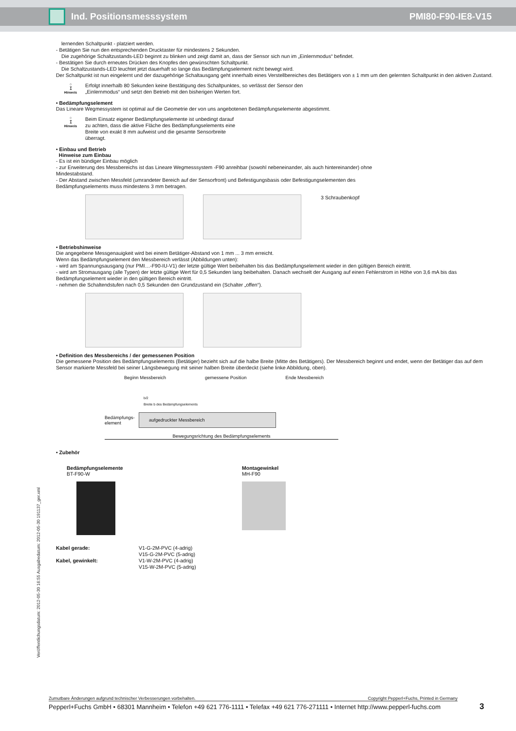Ind. Positionsmesssystem PMI80-F90-IE8-V15
lernenden Schaltpunkt - platziert werden.
- Betätigen Sie nun den entsprechenden Drucktaster für mindestens 2 Sekunden.
Die zugehörige Schaltzustands-LED beginnt zu blinken und zeigt damit an, dass der Sensor sich nun im „Einlernmodus“ befindet.
- Bestätigen Sie durch erneutes Drücken des Knopfes den gewünschten Schaltpunkt.
Die Schaltzustands-LED leuchtet jetzt dauerhaft so lange das Bedämpfungselement nicht bewegt wird.
Der Schaltpunkt ist nun eingelernt und der dazugehörige Schaltausgang geht innerhalb eines Verstellbereiches des Betätigers von ± 1 mm um den gelernten Schaltpunkt in den aktiven Zustand.
○
Ｉ
Hinweis
Erfolgt innerhalb 80 Sekunden keine Bestätigung des Schaltpunktes, so verlässt der Sensor den „Einlernmodus“ und setzt den Betrieb mit den bisherigen Werten fort.
• Bedämpfungselement
Das Lineare Wegmessystem ist optimal auf die Geometrie der von uns angebotenen Bedämpfungselemente abgestimmt.
○
Ｉ
Hinweis
Beim Einsatz eigener Bedämpfungselemente ist unbedingt darauf zu achten, dass die aktive Fläche des Bedämpfungselements eine Breite von exakt 8 mm aufweist und die gesamte Sensorbreite überragt.
• Einbau und Betrieb
Hinweise zum Einbau
- Es ist ein bündiger Einbau möglich
- zur Erweiterung des Messbereichs ist das Lineare Wegmesssystem -F90 anreihbar (sowohl nebeneinander, als auch hintereinander) ohne Mindestabstand.
- Der Abstand zwischen Messfeld (umrandeter Bereich auf der Sensorfront) und Befestigungsbasis oder Befestigungselementen des Bedämpfungselements muss mindestens 3 mm betragen.
3 Schraubenkopf
• Betriebshinweise
Die angegebene Messgenauigkeit wird bei einem Betätiger-Abstand von 1 mm ... 3 mm erreicht.
Wenn das Bedämpfungselement den Messbereich verlässt (Abbildungen unten):
- wird am Spannungsausgang (nur PMI…-F90-IU-V1) der letzte gültige Wert beibehalten bis das Bedämpfungselement wieder in den gültigen Bereich eintritt.
- wird am Stromausgang (alle Typen) der letzte gültige Wert für 0,5 Sekunden lang beibehalten. Danach wechselt der Ausgang auf einen Fehlerstrom in Höhe von 3,6 mA bis das Bedämpfungselement wieder in den gültigen Bereich eintritt.
- nehmen die Schaltendstufen nach 0,5 Sekunden den Grundzustand ein (Schalter „offen“).
• Definition des Messbereichs / der gemessenen Position
Die gemessene Position des Bedämpfungselements (Betätiger) bezieht sich auf die halbe Breite (Mitte des Betätigers). Der Messbereich beginnt und endet, wenn der Betätiger das auf dem Sensor markierte Messfeld bei seiner Längsbewegung mit seiner halben Breite überdeckt (siehe linke Abbildung, oben).
Beginn Messbereich gemessene Position Ende Messbereich
b/2
Breite b des Bedämpfungselements
Bedämpfungs-
element
aufgedruckter Messbereich
Bewegungsrichtung des Bedämpfungselements
• Zubehör
Bedämpfungselemente
BT-F90-W
Montagewinkel
MH-F90
Kabel gerade: V1-G-2M-PVC (4-adrig)
V15-G-2M-PVC (5-adrig) Kabel, gewinkelt: V1-W-2M-PVC (4-adrig)
V15-W-2M-PVC (5-adrig)
Veröffentlichungsdatum: 2012-05-30 16:55 Ausgabedatum: 2012-05-30 191137_ger.xml
Zumutbare Änderungen aufgrund technischer Verbesserungen vorbehalten. Copyright Pepperl+Fuchs, Printed in Germany
Pepperl+Fuchs GmbH • 68301 Mannheim • Telefon +49 621 776-1111 • Telefax +49 621 776-271111 • Internet http://www.pepperl-fuchs.com
3